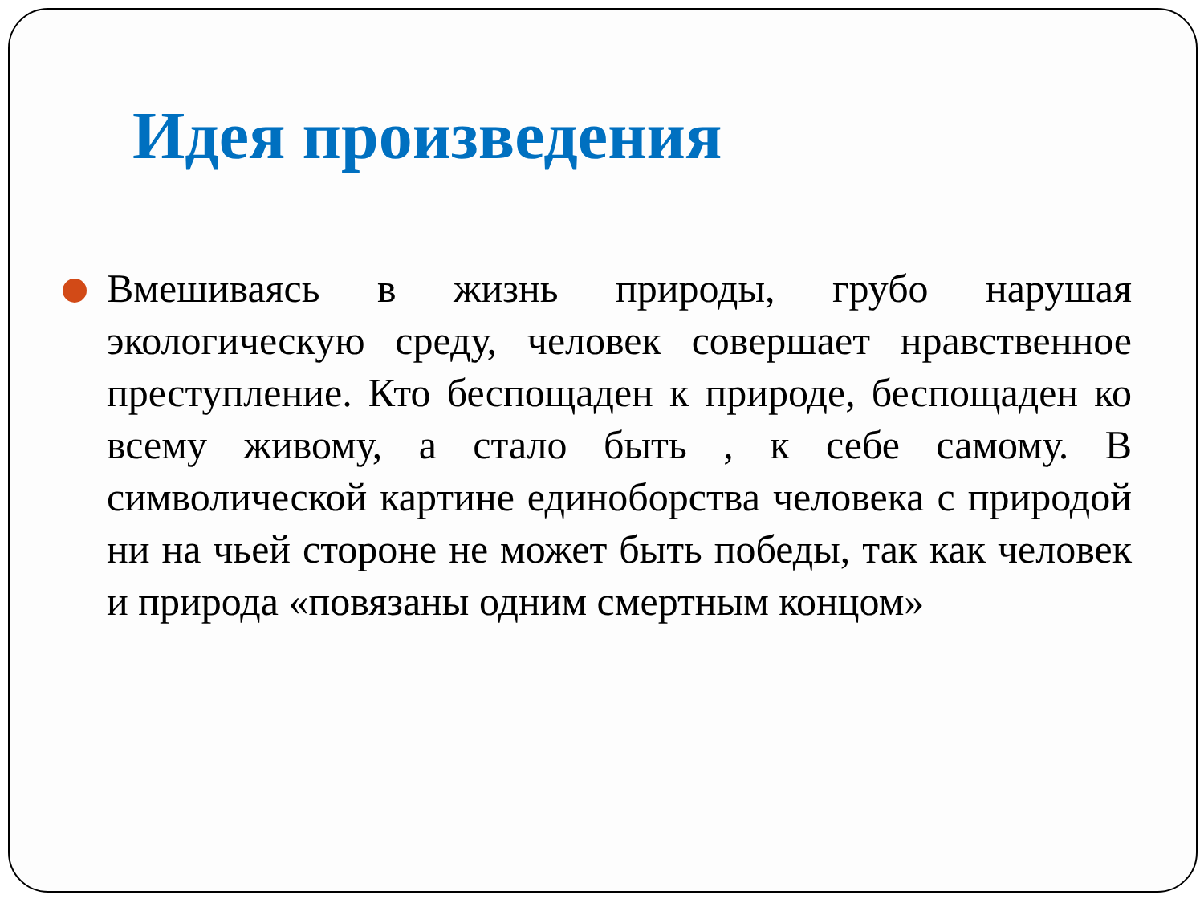Идея произведения
Вмешиваясь в жизнь природы, грубо нарушая экологическую среду, человек совершает нравственное преступление. Кто беспощаден к природе, беспощаден ко всему живому, а стало быть , к себе самому. В символической картине единоборства человека с природой ни на чьей стороне не может быть победы, так как человек и природа «повязаны одним смертным концом»